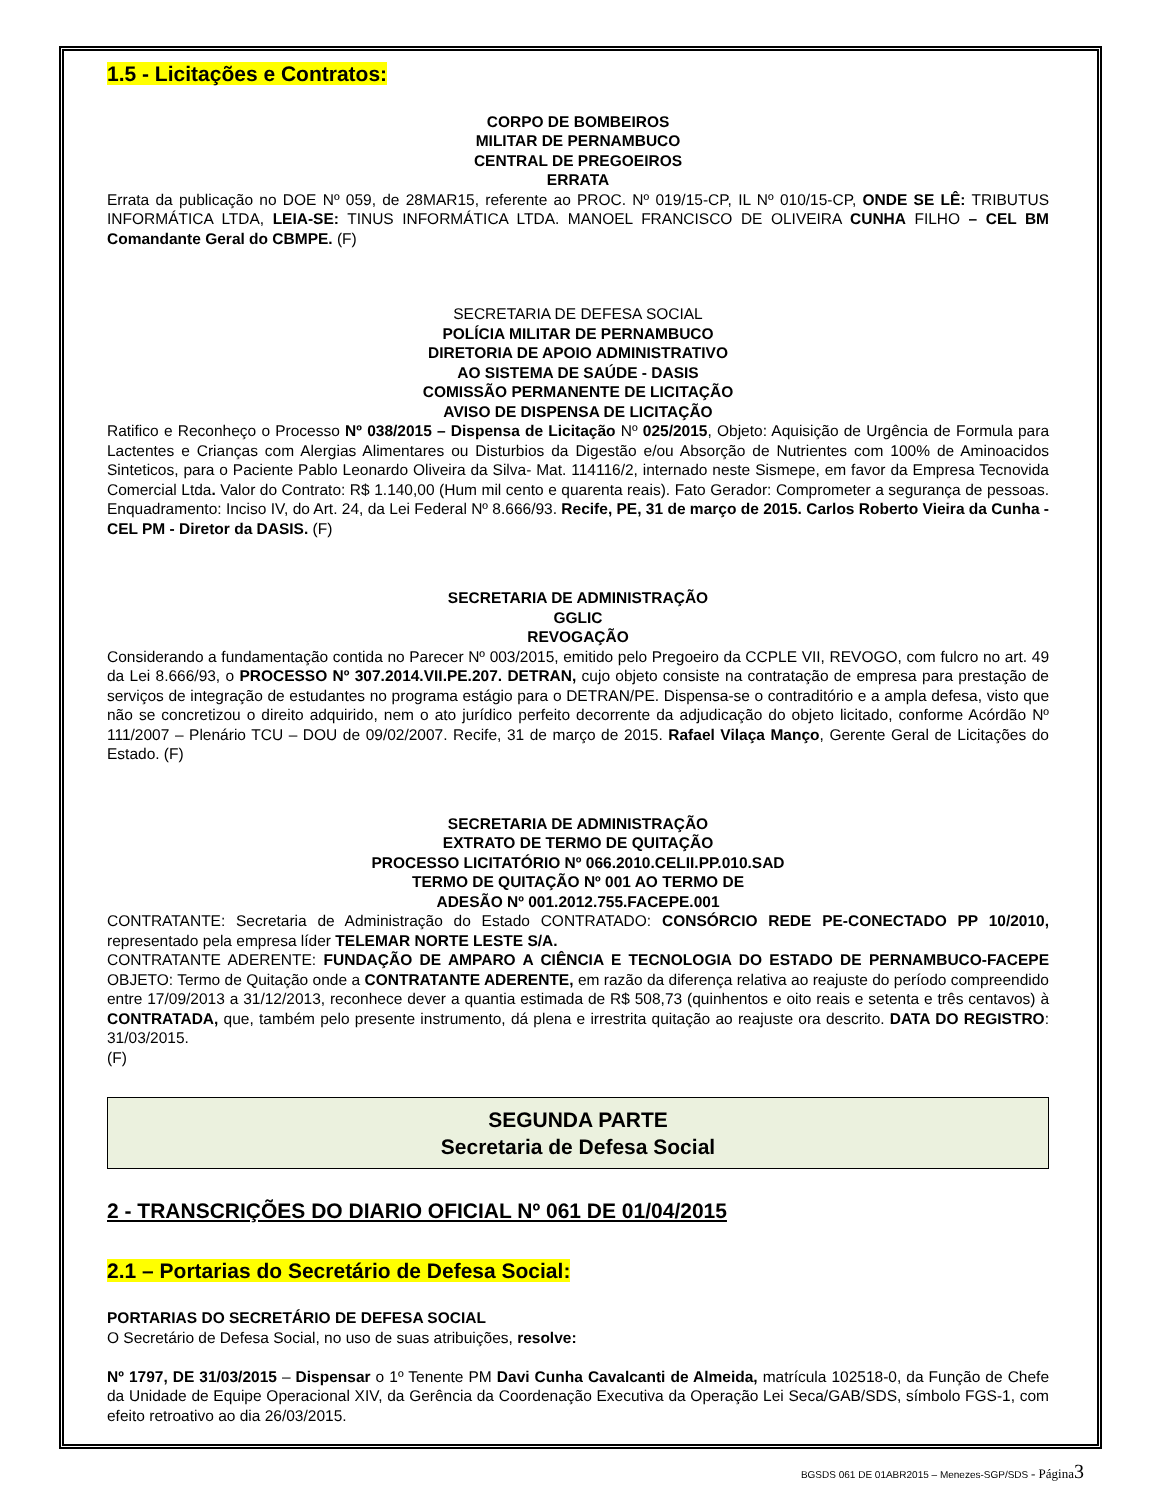1.5 - Licitações e Contratos:
CORPO DE BOMBEIROS
MILITAR DE PERNAMBUCO
CENTRAL DE PREGOEIROS
ERRATA
Errata da publicação no DOE Nº 059, de 28MAR15, referente ao PROC. Nº 019/15-CP, IL Nº 010/15-CP, ONDE SE LÊ: TRIBUTUS INFORMÁTICA LTDA, LEIA-SE: TINUS INFORMÁTICA LTDA. MANOEL FRANCISCO DE OLIVEIRA CUNHA FILHO – CEL BM Comandante Geral do CBMPE. (F)
SECRETARIA DE DEFESA SOCIAL
POLÍCIA MILITAR DE PERNAMBUCO
DIRETORIA DE APOIO ADMINISTRATIVO
AO SISTEMA DE SAÚDE - DASIS
COMISSÃO PERMANENTE DE LICITAÇÃO
AVISO DE DISPENSA DE LICITAÇÃO
Ratifico e Reconheço o Processo Nº 038/2015 – Dispensa de Licitação Nº 025/2015, Objeto: Aquisição de Urgência de Formula para Lactentes e Crianças com Alergias Alimentares ou Disturbios da Digestão e/ou Absorção de Nutrientes com 100% de Aminoacidos Sinteticos, para o Paciente Pablo Leonardo Oliveira da Silva- Mat. 114116/2, internado neste Sismepe, em favor da Empresa Tecnovida Comercial Ltda. Valor do Contrato: R$ 1.140,00 (Hum mil cento e quarenta reais). Fato Gerador: Comprometer a segurança de pessoas. Enquadramento: Inciso IV, do Art. 24, da Lei Federal Nº 8.666/93. Recife, PE, 31 de março de 2015. Carlos Roberto Vieira da Cunha - CEL PM - Diretor da DASIS. (F)
SECRETARIA DE ADMINISTRAÇÃO
GGLIC
REVOGAÇÃO
Considerando a fundamentação contida no Parecer Nº 003/2015, emitido pelo Pregoeiro da CCPLE VII, REVOGO, com fulcro no art. 49 da Lei 8.666/93, o PROCESSO Nº 307.2014.VII.PE.207. DETRAN, cujo objeto consiste na contratação de empresa para prestação de serviços de integração de estudantes no programa estágio para o DETRAN/PE. Dispensa-se o contraditório e a ampla defesa, visto que não se concretizou o direito adquirido, nem o ato jurídico perfeito decorrente da adjudicação do objeto licitado, conforme Acórdão Nº 111/2007 – Plenário TCU – DOU de 09/02/2007. Recife, 31 de março de 2015. Rafael Vilaça Manço, Gerente Geral de Licitações do Estado. (F)
SECRETARIA DE ADMINISTRAÇÃO
EXTRATO DE TERMO DE QUITAÇÃO
PROCESSO LICITATÓRIO Nº 066.2010.CELII.PP.010.SAD
TERMO DE QUITAÇÃO Nº 001 AO TERMO DE
ADESÃO Nº 001.2012.755.FACEPE.001
CONTRATANTE: Secretaria de Administração do Estado CONTRATADO: CONSÓRCIO REDE PE-CONECTADO PP 10/2010, representado pela empresa líder TELEMAR NORTE LESTE S/A.
CONTRATANTE ADERENTE: FUNDAÇÃO DE AMPARO A CIÊNCIA E TECNOLOGIA DO ESTADO DE PERNAMBUCO-FACEPE OBJETO: Termo de Quitação onde a CONTRATANTE ADERENTE, em razão da diferença relativa ao reajuste do período compreendido entre 17/09/2013 a 31/12/2013, reconhece dever a quantia estimada de R$ 508,73 (quinhentos e oito reais e setenta e três centavos) à CONTRATADA, que, também pelo presente instrumento, dá plena e irrestrita quitação ao reajuste ora descrito. DATA DO REGISTRO: 31/03/2015.
(F)
SEGUNDA PARTE
Secretaria de Defesa Social
2 - TRANSCRIÇÕES DO DIARIO OFICIAL Nº 061 DE 01/04/2015
2.1 – Portarias do Secretário de Defesa Social:
PORTARIAS DO SECRETÁRIO DE DEFESA SOCIAL
O Secretário de Defesa Social, no uso de suas atribuições, resolve:
Nº 1797, DE 31/03/2015 – Dispensar o 1º Tenente PM Davi Cunha Cavalcanti de Almeida, matrícula 102518-0, da Função de Chefe da Unidade de Equipe Operacional XIV, da Gerência da Coordenação Executiva da Operação Lei Seca/GAB/SDS, símbolo FGS-1, com efeito retroativo ao dia 26/03/2015.
BGSDS 061 DE 01ABR2015 – Menezes-SGP/SDS - Página 3